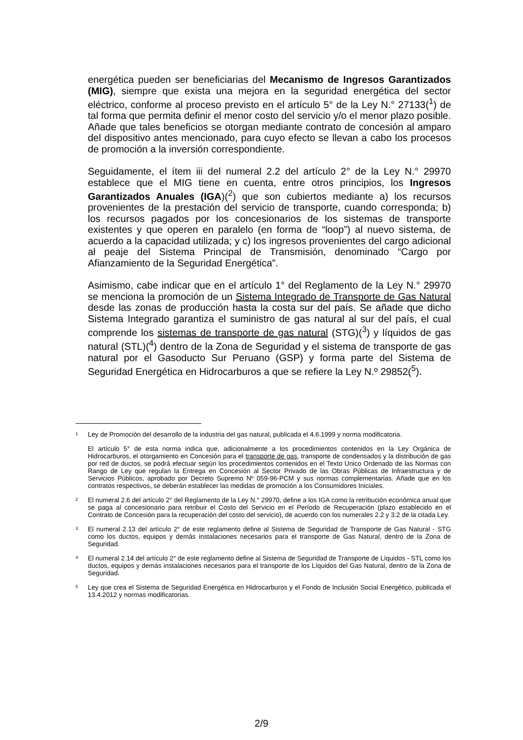energética pueden ser beneficiarias del Mecanismo de Ingresos Garantizados (MIG), siempre que exista una mejora en la seguridad energética del sector eléctrico, conforme al proceso previsto en el artículo 5° de la Ley N.° 27133(<sup>1</sup>) de tal forma que permita definir el menor costo del servicio y/o el menor plazo posible. Añade que tales beneficios se otorgan mediante contrato de concesión al amparo del dispositivo antes mencionado, para cuyo efecto se llevan a cabo los procesos de promoción a la inversión correspondiente.
Seguidamente, el ítem iii del numeral 2.2 del artículo 2° de la Ley N.° 29970 establece que el MIG tiene en cuenta, entre otros principios, los Ingresos Garantizados Anuales (IGA)(<sup>2</sup>) que son cubiertos mediante a) los recursos provenientes de la prestación del servicio de transporte, cuando corresponda; b) los recursos pagados por los concesionarios de los sistemas de transporte existentes y que operen en paralelo (en forma de “loop”) al nuevo sistema, de acuerdo a la capacidad utilizada; y c) los ingresos provenientes del cargo adicional al peaje del Sistema Principal de Transmisión, denominado “Cargo por Afianzamiento de la Seguridad Energética”.
Asimismo, cabe indicar que en el artículo 1° del Reglamento de la Ley N.° 29970 se menciona la promoción de un Sistema Integrado de Transporte de Gas Natural desde las zonas de producción hasta la costa sur del país. Se añade que dicho Sistema Integrado garantiza el suministro de gas natural al sur del país, el cual comprende los sistemas de transporte de gas natural (STG)(<sup>3</sup>) y líquidos de gas natural (STL)(<sup>4</sup>) dentro de la Zona de Seguridad y el sistema de transporte de gas natural por el Gasoducto Sur Peruano (GSP) y forma parte del Sistema de Seguridad Energética en Hidrocarburos a que se refiere la Ley N.º 29852(<sup>5</sup>).
1
Ley de Promoción del desarrollo de la industria del gas natural, publicada el 4.6.1999 y norma modificatoria.
El artículo 5° de esta norma indica que, adicionalmente a los procedimientos contenidos en la Ley Orgánica de Hidrocarburos, el otorgamiento en Concesión para el transporte de gas, transporte de condensados y la distribución de gas por red de ductos, se podrá efectuar según los procedimientos contenidos en el Texto Unico Ordenado de las Normas con Rango de Ley que regulan la Entrega en Concesión al Sector Privado de las Obras Públicas de Infraestructura y de Servicios Públicos, aprobado por Decreto Supremo Nº 059-96-PCM y sus normas complementarias. Añade que en los contratos respectivos, se deberán establecer las medidas de promoción a los Consumidores Iniciales.
2
El numeral 2.6 del artículo 2° del Reglamento de la Ley N.° 29970, define a los IGA como la retribución económica anual que se paga al concesionario para retribuir el Costo del Servicio en el Período de Recuperación (plazo establecido en el Contrato de Concesión para la recuperación del costo del servicio), de acuerdo con los numerales 2.2 y 3.2 de la citada Ley.
3
El numeral 2.13 del artículo 2° de este reglamento define al Sistema de Seguridad de Transporte de Gas Natural - STG como los ductos, equipos y demás instalaciones necesarios para el transporte de Gas Natural, dentro de la Zona de Seguridad.
4
El numeral 2.14 del artículo 2° de este reglamento define al Sistema de Seguridad de Transporte de Líquidos - STL como los ductos, equipos y demás instalaciones necesarios para el transporte de los Líquidos del Gas Natural, dentro de la Zona de Seguridad.
5
Ley que crea el Sistema de Seguridad Energética en Hidrocarburos y el Fondo de Inclusión Social Energético, publicada el 13.4.2012 y normas modificatorias.
2/9